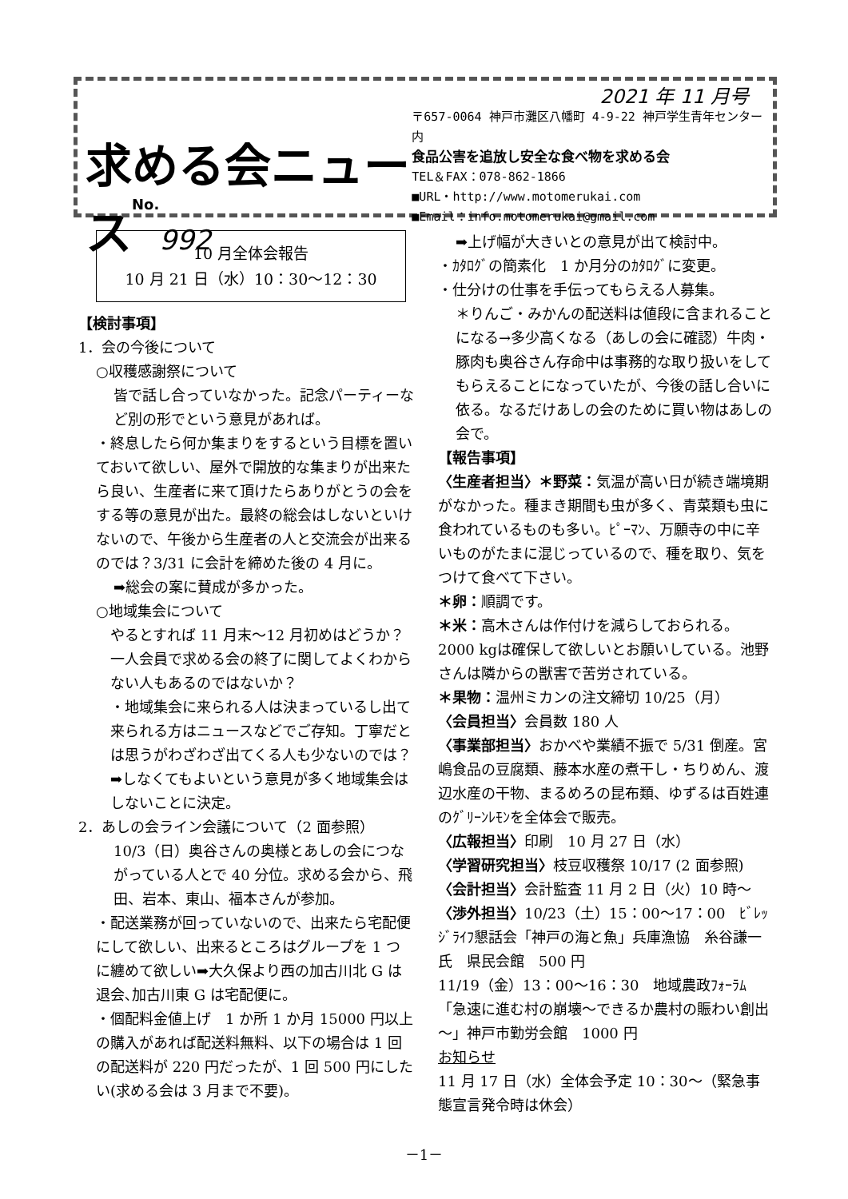求める会ニュースNo. 992
2021 年 11 月号
〒657-0064 神戸市灘区八幡町 4-9-22 神戸学生青年センター内
食品公害を追放し安全な食べ物を求める会
TEL＆FAX：078-862-1866
■URL・http://www.motomerukai.com
■Email：info.motomerukai@gmail.com
10 月全体会報告
10 月 21 日（水）10：30～12：30
【検討事項】
1．会の今後について
○収穫感謝祭について
皆で話し合っていなかった。記念パーティーなど別の形でという意見があれば。
・終息したら何か集まりをするという目標を置いておいて欲しい、屋外で開放的な集まりが出来たら良い、生産者に来て頂けたらありがとうの会をする等の意見が出た。最終の総会はしないといけないので、午後から生産者の人と交流会が出来るのでは？3/31 に会計を締めた後の 4 月に。
➡総会の案に賛成が多かった。
○地域集会について
やるとすれば 11 月末～12 月初めはどうか？一人会員で求める会の終了に関してよくわからない人もあるのではないか？
・地域集会に来られる人は決まっているし出て来られる方はニュースなどでご存知。丁寧だとは思うがわざわざ出てくる人も少ないのでは？➡しなくてもよいという意見が多く地域集会はしないことに決定。
2．あしの会ライン会議について（2 面参照）
10/3（日）奥谷さんの奥様とあしの会につながっている人とで 40 分位。求める会から、飛田、岩本、東山、福本さんが参加。
・配送業務が回っていないので、出来たら宅配便にして欲しい、出来るところはグループを 1 つに纏めて欲しい➡大久保より西の加古川北 G は退会､加古川東 G は宅配便に。
・個配料金値上げ　1 か所 1 か月 15000 円以上の購入があれば配送料無料、以下の場合は 1 回の配送料が 220 円だったが、1 回 500 円にしたい(求める会は 3 月まで不要)。
➡上げ幅が大きいとの意見が出て検討中。
・ｶﾀﾛｸﾞの簡素化　1 か月分のｶﾀﾛｸﾞに変更。
・仕分けの仕事を手伝ってもらえる人募集。
＊りんご・みかんの配送料は値段に含まれることになる→多少高くなる（あしの会に確認）牛肉・豚肉も奥谷さん存命中は事務的な取り扱いをしてもらえることになっていたが、今後の話し合いに依る。なるだけあしの会のために買い物はあしの会で。
【報告事項】
〈生産者担当〉＊野菜：気温が高い日が続き端境期がなかった。種まき期間も虫が多く、青菜類も虫に食われているものも多い。ﾋﾟｰﾏﾝ、万願寺の中に辛いものがたまに混じっているので、種を取り、気をつけて食べて下さい。
＊卵：順調です。
＊米：高木さんは作付けを減らしておられる。2000 kgは確保して欲しいとお願いしている。池野さんは隣からの獣害で苦労されている。
＊果物：温州ミカンの注文締切 10/25（月）
〈会員担当〉会員数 180 人
〈事業部担当〉おかべや業績不振で 5/31 倒産。宮嶋食品の豆腐類、藤本水産の煮干し・ちりめん、渡辺水産の干物、まるめろの昆布類、ゆずるは百姓連のｸﾞﾘｰﾝﾚﾓﾝを全体会で販売。
〈広報担当〉印刷　10 月 27 日（水）
〈学習研究担当〉枝豆収穫祭 10/17 (2 面参照)
〈会計担当〉会計監査 11 月 2 日（火）10 時～
〈渉外担当〉10/23（土）15：00～17：00　ﾋﾞﾚｯｼﾞﾗｲﾌ懇話会「神戸の海と魚」兵庫漁協　糸谷謙一氏　県民会館　500 円
11/19（金）13：00～16：30　地域農政ﾌｫｰﾗﾑ「急速に進む村の崩壊～できるか農村の賑わい創出～」神戸市勤労会館　1000 円
お知らせ
11 月 17 日（水）全体会予定 10：30～（緊急事態宣言発令時は休会）
－1－